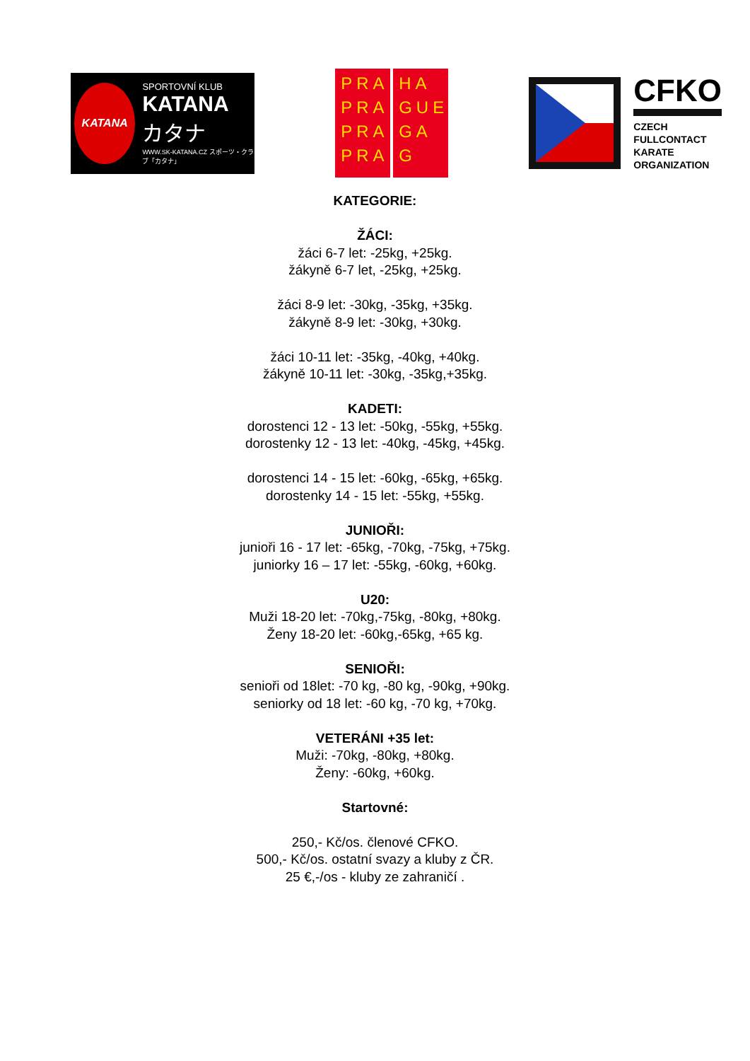KATANA
SPORTOVNÍ KLUB
KATANA
カタナ
WWW.SK-KATANA.CZ スポーツ・クラブ「カタナ」
PRA
PRA
PRA
PRA
HA
GUE
GA
G
CFKO
CZECH
FULLCONTACT
KARATE
ORGANIZATION
KATEGORIE:
ŽÁCI:
žáci 6-7 let: -25kg, +25kg.
žákyně 6-7 let, -25kg, +25kg.
žáci 8-9 let: -30kg, -35kg, +35kg.
žákyně 8-9 let: -30kg, +30kg.
žáci 10-11 let: -35kg, -40kg, +40kg.
žákyně 10-11 let: -30kg, -35kg,+35kg.
KADETI:
dorostenci 12 - 13 let: -50kg, -55kg, +55kg.
dorostenky 12 - 13 let: -40kg, -45kg, +45kg.
dorostenci 14 - 15 let: -60kg, -65kg, +65kg.
dorostenky 14 - 15 let: -55kg, +55kg.
JUNIOŘI:
junioři 16 - 17 let: -65kg, -70kg, -75kg, +75kg.
juniorky 16 – 17 let: -55kg, -60kg, +60kg.
U20:
Muži 18-20 let: -70kg,-75kg, -80kg, +80kg.
Ženy 18-20 let: -60kg,-65kg, +65 kg.
SENIOŘI:
senioři od 18let: -70 kg, -80 kg, -90kg, +90kg.
seniorky od 18 let: -60 kg, -70 kg, +70kg.
VETERÁNI +35 let:
Muži: -70kg, -80kg, +80kg.
Ženy: -60kg, +60kg.
Startovné:
250,- Kč/os. členové CFKO.
500,- Kč/os. ostatní svazy a kluby z ČR.
25 €,-/os - kluby ze zahraničí .